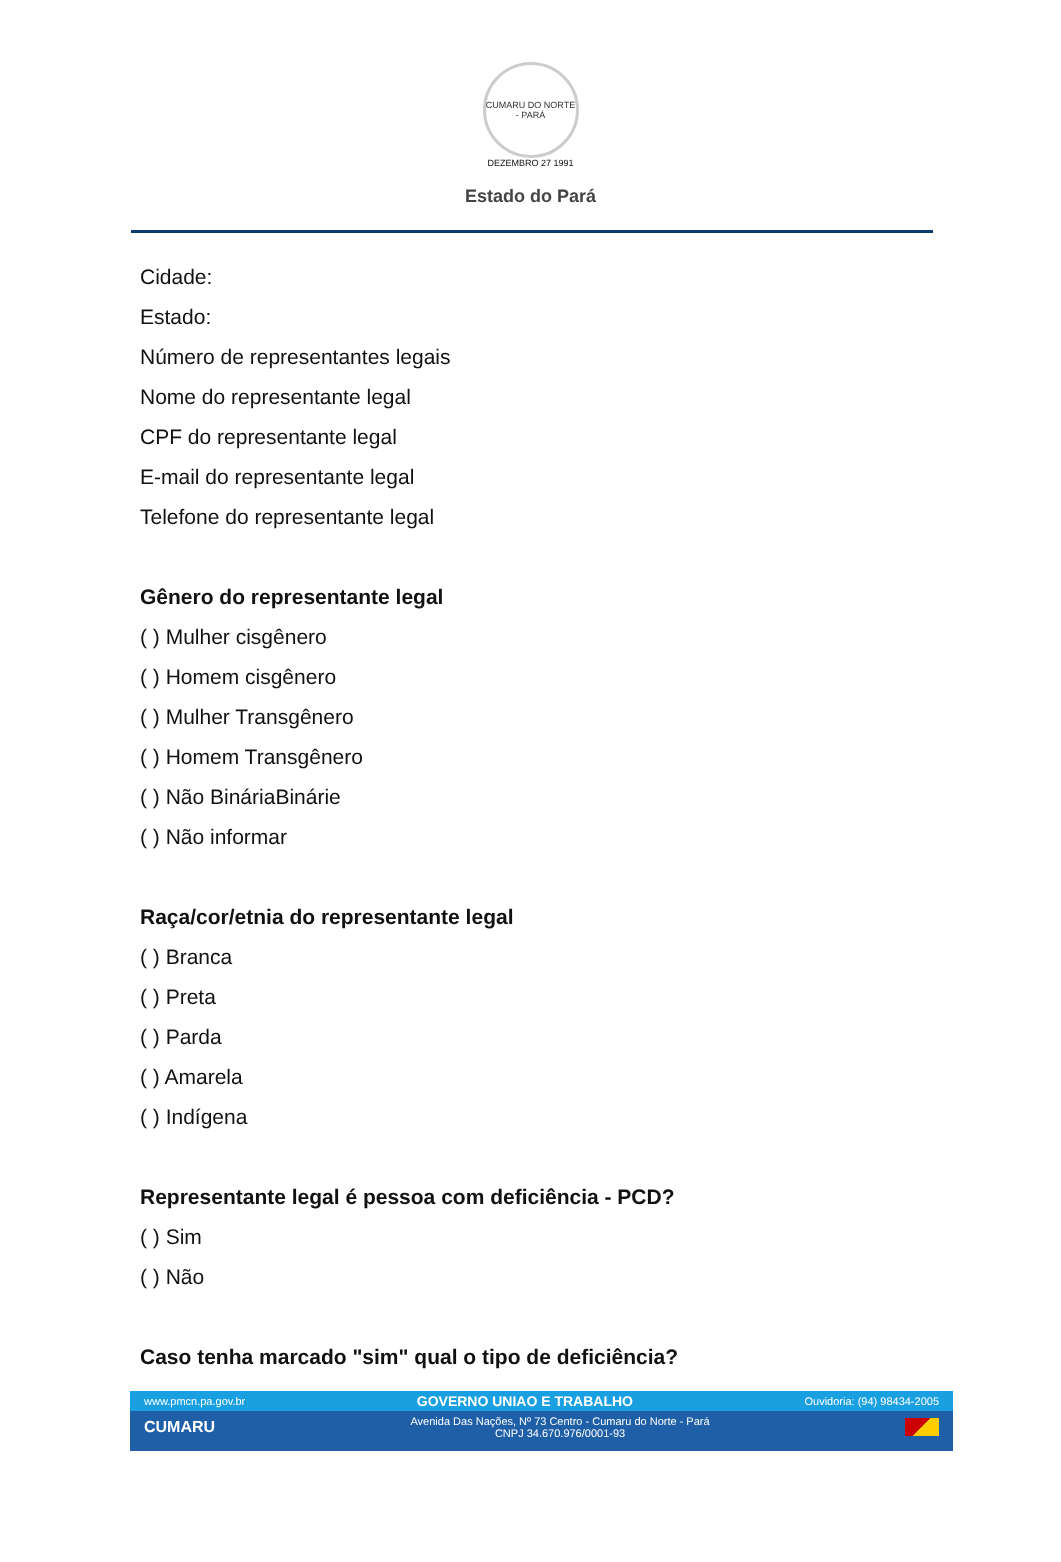CUMARU DO NORTE - PARÁ
DEZEMBRO 27 1991
Estado do Pará
Cidade:
Estado:
Número de representantes legais
Nome do representante legal
CPF do representante legal
E-mail do representante legal
Telefone do representante legal
Gênero do representante legal
( ) Mulher cisgênero
( ) Homem cisgênero
( ) Mulher Transgênero
( ) Homem Transgênero
( ) Não BináriaBinárie
( ) Não informar
Raça/cor/etnia do representante legal
( ) Branca
( ) Preta
( ) Parda
( ) Amarela
( ) Indígena
Representante legal é pessoa com deficiência - PCD?
( ) Sim
( ) Não
Caso tenha marcado "sim" qual o tipo de deficiência?
www.pmcn.pa.gov.br GOVERNO UNIAO E TRABALHO Ouvidoria: (94) 98434-2005
CUMARU Avenida Das Nações, Nº 73 Centro - Cumaru do Norte - Pará
CNPJ 34.670.976/0001-93